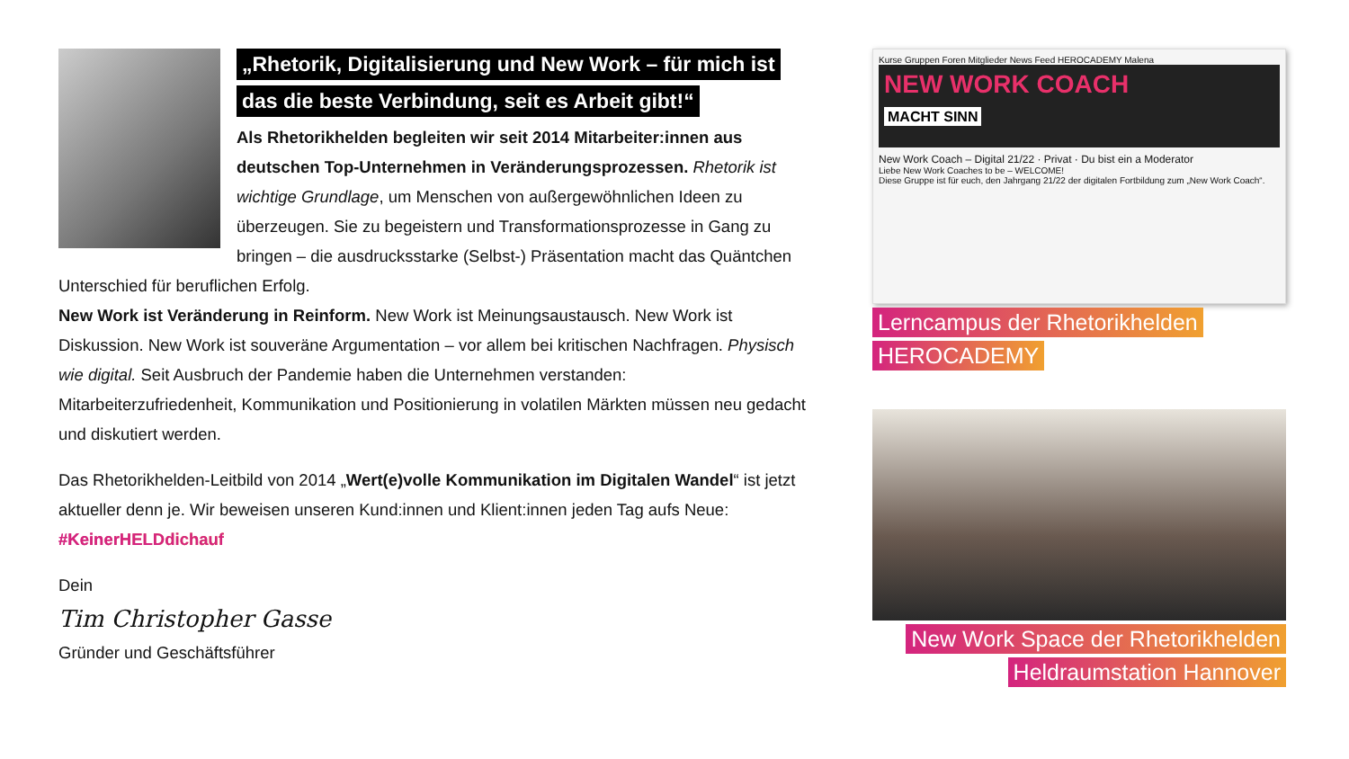„Rhetorik, Digitalisierung und New Work – für mich ist
das die beste Verbindung, seit es Arbeit gibt!“
Als Rhetorikhelden begleiten wir seit 2014 Mitarbeiter:innen aus deutschen Top-Unternehmen in Veränderungsprozessen. Rhetorik ist wichtige Grundlage, um Menschen von außergewöhnlichen Ideen zu überzeugen. Sie zu begeistern und Transformationsprozesse in Gang zu bringen – die ausdrucksstarke (Selbst-) Präsentation macht das Quäntchen Unterschied für beruflichen Erfolg.
New Work ist Veränderung in Reinform. New Work ist Meinungsaustausch. New Work ist Diskussion. New Work ist souveräne Argumentation – vor allem bei kritischen Nachfragen. Physisch wie digital. Seit Ausbruch der Pandemie haben die Unternehmen verstanden: Mitarbeiterzufriedenheit, Kommunikation und Positionierung in volatilen Märkten müssen neu gedacht und diskutiert werden.
Das Rhetorikhelden-Leitbild von 2014 „Wert(e)volle Kommunikation im Digitalen Wandel“ ist jetzt aktueller denn je. Wir beweisen unseren Kund:innen und Klient:innen jeden Tag aufs Neue: #KeinerHELDdichauf
Dein
Tim Christopher Gasse
Gründer und Geschäftsführer
Kurse Gruppen Foren Mitglieder News Feed HEROCADEMY Malena
NEW WORK COACH
MACHT SINN
New Work Coach – Digital 21/22 · Privat · Du bist ein a Moderator
Liebe New Work Coaches to be – WELCOME!
Diese Gruppe ist für euch, den Jahrgang 21/22 der digitalen Fortbildung zum „New Work Coach“.
Lerncampus der Rhetorikhelden
HEROCADEMY
New Work Space der Rhetorikhelden
Heldraumstation Hannover